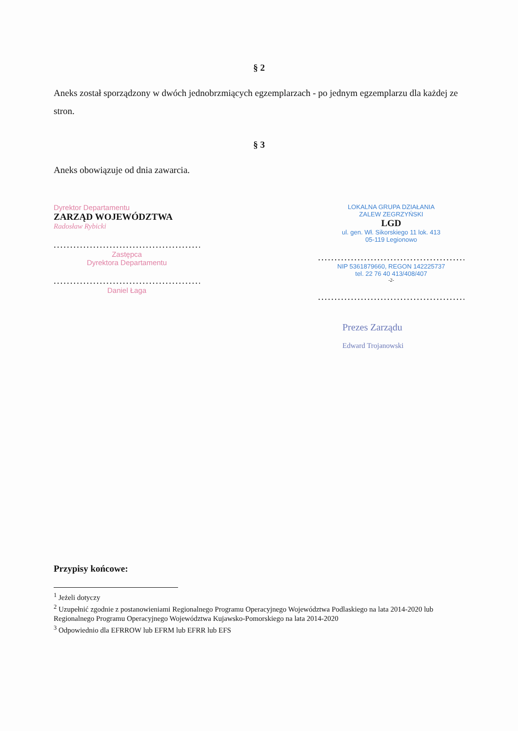§ 2
Aneks został sporządzony w dwóch jednobrzmiących egzemplarzach - po jednym egzemplarzu dla każdej ze stron.
§ 3
Aneks obowiązuje od dnia zawarcia.
Dyrektor Departamentu
ZARZĄD WOJEWÓDZTWA
Radosław Rybicki
..................................................
Zastępca
Dyrektora Departamentu
..................................................
Daniel Łaga
LOKALNA GRUPA DZIAŁANIA
ZALEW ZEGRZYŃSKI
LGD
ul. gen. Wł. Sikorskiego 11 lok. 413
05-119 Legionowo
..................................................
NIP 5361879660, REGON 142225737
tel. 22 76 40 413/408/407
-2-
..................................................
Prezes Zarządu
Edward Trojanowski
Przypisy końcowe:
<sup>1</sup> Jeżeli dotyczy
<sup>2</sup> Uzupełnić zgodnie z postanowieniami Regionalnego Programu Operacyjnego Województwa Podlaskiego na lata 2014-2020 lub Regionalnego Programu Operacyjnego Województwa Kujawsko-Pomorskiego na lata 2014-2020
<sup>3</sup> Odpowiednio dla EFRROW lub EFRM lub EFRR lub EFS